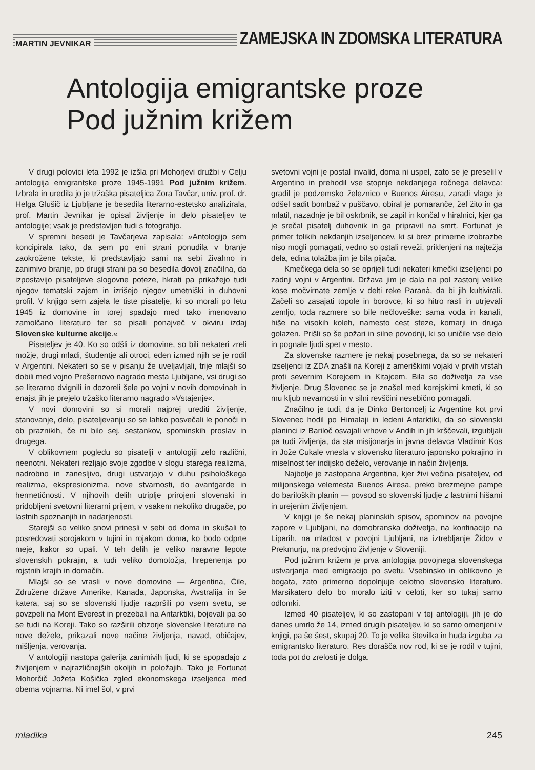MARTIN JEVNIKAR ZAMEJSKA IN ZDOMSKA LITERATURA
Antologija emigrantske proze
Pod južnim križem
V drugi polovici leta 1992 je izšla pri Mohorjevi družbi v Celju antologija emigrantske proze 1945-1991 Pod južnim križem. Izbrala in uredila jo je tržaška pisateljica Zora Tavčar, univ. prof. dr. Helga Glušič iz Ljubljane je besedila literarno-estetsko analizirala, prof. Martin Jevnikar je opisal življenje in delo pisateljev te antologije; vsak je predstavljen tudi s fotografijo.
V spremni besedi je Tavčarjeva zapisala: »Antologijo sem koncipirala tako, da sem po eni strani ponudila v branje zaokrožene tekste, ki predstavljajo sami na sebi živahno in zanimivo branje, po drugi strani pa so besedila dovolj značilna, da izpostavijo pisateljeve slogovne poteze, hkrati pa prikažejo tudi njegov tematski zajem in izrišejo njegov umetniški in duhovni profil. V knjigo sem zajela le tiste pisatelje, ki so morali po letu 1945 iz domovine in torej spadajo med tako imenovano zamolčano literaturo ter so pisali ponajveč v okviru izdaj Slovenske kulturne akcije.«
Pisateljev je 40. Ko so odšli iz domovine, so bili nekateri zreli možje, drugi mladi, študentje ali otroci, eden izmed njih se je rodil v Argentini. Nekateri so se v pisanju že uveljavljali, trije mlajši so dobili med vojno Prešernovo nagrado mesta Ljubljane, vsi drugi so se literarno dvignili in dozoreli šele po vojni v novih domovinah in enajst jih je prejelo tržaško literarno nagrado »Vstajenje«.
V novi domovini so si morali najprej urediti življenje, stanovanje, delo, pisateljevanju so se lahko posvečali le ponoči in ob praznikih, če ni bilo sej, sestankov, spominskih proslav in drugega.
V oblikovnem pogledu so pisatelji v antologiji zelo različni, neenotni. Nekateri rezljajo svoje zgodbe v slogu starega realizma, nadrobno in zanesljivo, drugi ustvarjajo v duhu psihološkega realizma, ekspresionizma, nove stvarnosti, do avantgarde in hermetičnosti. V njihovih delih utriplje prirojeni slovenski in pridobljeni svetovni literarni prijem, v vsakem nekoliko drugače, po lastnih spoznanjih in nadarjenosti.
Starejši so veliko snovi prinesli v sebi od doma in skušali to posredovati sorojakom v tujini in rojakom doma, ko bodo odprte meje, kakor so upali. V teh delih je veliko naravne lepote slovenskih pokrajin, a tudi veliko domotožja, hrepenenja po rojstnih krajih in domačih.
Mlajši so se vrasli v nove domovine — Argentina, Čile, Združene države Amerike, Kanada, Japonska, Avstralija in še katera, saj so se slovenski ljudje razpršili po vsem svetu, se povzpeli na Mont Everest in prezebali na Antarktiki, bojevali pa so se tudi na Koreji. Tako so razširili obzorje slovenske literature na nove dežele, prikazali nove načine življenja, navad, običajev, mišljenja, verovanja.
V antologiji nastopa galerija zanimivih ljudi, ki se spopadajo z življenjem v najrazličnejših okoljih in položajih. Tako je Fortunat Mohorčič Jožeta Košička zgled ekonomskega izseljenca med obema vojnama. Ni imel šol, v prvi
svetovni vojni je postal invalid, doma ni uspel, zato se je preselil v Argentino in prehodil vse stopnje nekdanjega ročnega delavca: gradil je podzemsko železnico v Buenos Airesu, zaradi vlage je odšel sadit bombaž v puščavo, obiral je pomaranče, žel žito in ga mlatil, nazadnje je bil oskrbnik, se zapil in končal v hiralnici, kjer ga je srečal pisatelj duhovnik in ga pripravil na smrt. Fortunat je primer tolikih nekdanjih izseljencev, ki si brez primerne izobrazbe niso mogli pomagati, vedno so ostali reveži, priklenjeni na najtežja dela, edina tolažba jim je bila pijača.
Kmečkega dela so se oprijeli tudi nekateri kmečki izseljenci po zadnji vojni v Argentini. Država jim je dala na pol zastonj velike kose močvirnate zemlje v delti reke Paranà, da bi jih kultivirali. Začeli so zasajati topole in borovce, ki so hitro rasli in utrjevali zemljo, toda razmere so bile nečloveške: sama voda in kanali, hiše na visokih koleh, namesto cest steze, komarji in druga golazen. Prišli so še požari in silne povodnji, ki so uničile vse delo in pognale ljudi spet v mesto.
Za slovenske razmere je nekaj posebnega, da so se nekateri izseljenci iz ZDA znašli na Koreji z ameriškimi vojaki v prvih vrstah proti severnim Korejcem in Kitajcem. Bila so doživetja za vse življenje. Drug Slovenec se je znašel med korejskimi kmeti, ki so mu kljub nevarnosti in v silni revščini nesebično pomagali.
Značilno je tudi, da je Dinko Bertoncelj iz Argentine kot prvi Slovenec hodil po Himalaji in ledeni Antarktiki, da so slovenski planinci iz Bariloč osvajali vrhove v Andih in jih krščevali, izgubljali pa tudi življenja, da sta misijonarja in javna delavca Vladimir Kos in Jože Cukale vnesla v slovensko literaturo japonsko pokrajino in miselnost ter indijsko deželo, verovanje in način življenja.
Najbolje je zastopana Argentina, kjer živi večina pisateljev, od milijonskega velemesta Buenos Airesa, preko brezmejne pampe do bariloških planin — povsod so slovenski ljudje z lastnimi hišami in urejenim življenjem.
V knjigi je še nekaj planinskih spisov, spominov na povojne zapore v Ljubljani, na domobranska doživetja, na konfinacijo na Liparih, na mladost v povojni Ljubljani, na iztrebljanje Židov v Prekmurju, na predvojno življenje v Sloveniji.
Pod južnim križem je prva antologija povojnega slovenskega ustvarjanja med emigracijo po svetu. Vsebinsko in oblikovno je bogata, zato primerno dopolnjuje celotno slovensko literaturo. Marsikatero delo bo moralo iziti v celoti, ker so tukaj samo odlomki.
Izmed 40 pisateljev, ki so zastopani v tej antologiji, jih je do danes umrlo že 14, izmed drugih pisateljev, ki so samo omenjeni v knjigi, pa še šest, skupaj 20. To je velika številka in huda izguba za emigrantsko literaturo. Res dorašča nov rod, ki se je rodil v tujini, toda pot do zrelosti je dolga.
mladika 245